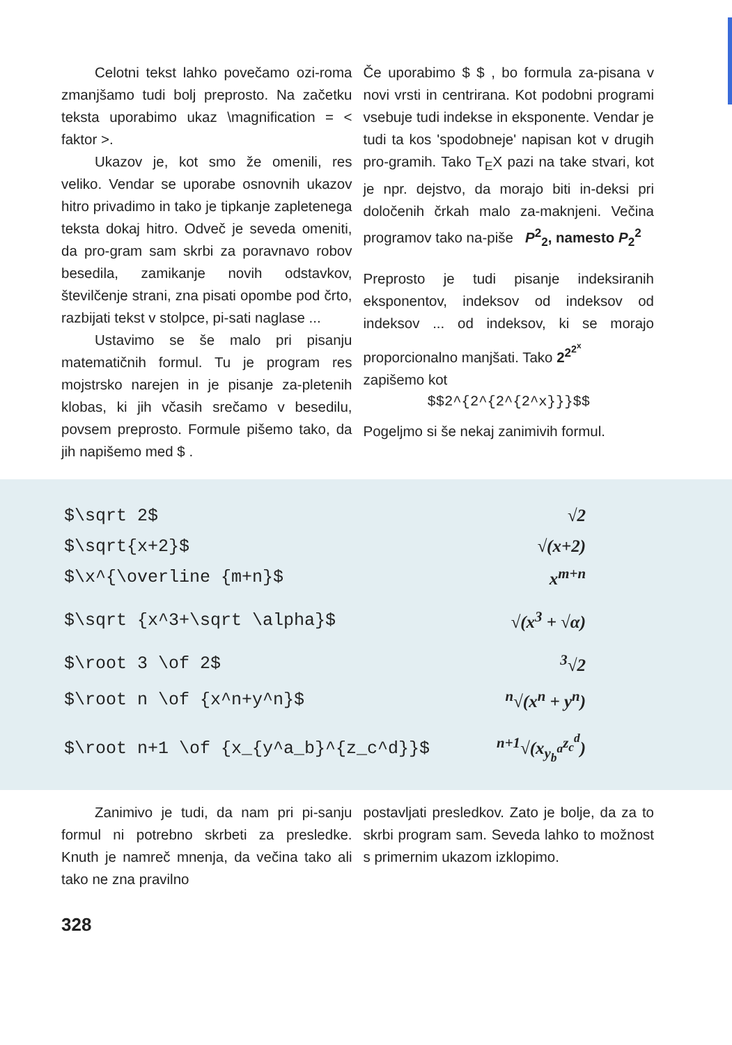Celotni tekst lahko povečamo ozi-roma zmanjšamo tudi bolj preprosto. Na začetku teksta uporabimo ukaz \magnification = < faktor >.
Ukazov je, kot smo že omenili, res veliko. Vendar se uporabe osnovnih ukazov hitro privadimo in tako je tipkanje zapletenega teksta dokaj hitro. Odveč je seveda omeniti, da pro-gram sam skrbi za poravnavo robov besedila, zamikanje novih odstavkov, številčenje strani, zna pisati opombe pod črto, razbijati tekst v stolpce, pi-sati naglase ...
Ustavimo se še malo pri pisanju matematičnih formul. Tu je program res mojstrsko narejen in je pisanje za-pletenih klobas, ki jih včasih srečamo v besedilu, povsem preprosto. Formule pišemo tako, da jih napišemo med $ .
Če uporabimo $ $ , bo formula za-pisana v novi vrsti in centrirana. Kot podobni programi vsebuje tudi indekse in eksponente. Vendar je tudi ta kos 'spodobneje' napisan kot v drugih pro-gramih. Tako T<sub>E</sub>X pazi na take stvari, kot je npr. dejstvo, da morajo biti in-deksi pri določenih črkah malo za-maknjeni. Večina programov tako na-piše P<sup>2</sup><sub>2</sub>, namesto P<sub>2</sub><sup>2</sup>
Preprosto je tudi pisanje indeksiranih eksponentov, indeksov od indeksov od indeksov ... od indeksov, ki se morajo proporcionalno manjšati. Tako 2<sup>2<sup>2<sup>x</sup></sup></sup>
zapišemo kot
$$2^{2^{2^{2^x}}}$$
Pogeljmo si še nekaj zanimivih formul.
$\sqrt 2$ √2
$\sqrt{x+2}$ √(x+2)
$\x^{\overline {m+n}$ x<sup>m+n</sup>
$\sqrt {x^3+\sqrt \alpha}$ √(x<sup>3</sup> + √α)
$\root 3 \of 2$<sup>3</sup>√2
$\root n \of {x^n+y^n}$<sup>n</sup>√(x<sup>n</sup> + y<sup>n</sup>)
$\root n+1 \of {x_{y^a_b}^{z_c^d}}$<sup>n+1</sup>√(x<sub>y<sub>b</sub><sup>a</sup></sub><sup>z<sub>c</sub><sup>d</sup></sup>)
Zanimivo je tudi, da nam pri pi-sanju formul ni potrebno skrbeti za presledke. Knuth je namreč mnenja, da večina tako ali tako ne zna pravilno
postavljati presledkov. Zato je bolje, da za to skrbi program sam. Seveda lahko to možnost s primernim ukazom izklopimo.
328